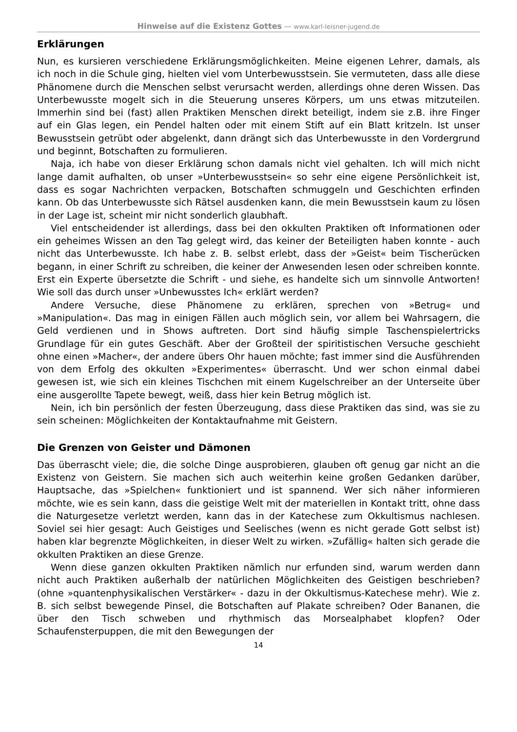Hinweise auf die Existenz Gottes — www.karl-leisner-jugend.de
Erklärungen
Nun, es kursieren verschiedene Erklärungsmöglichkeiten. Meine eigenen Lehrer, damals, als ich noch in die Schule ging, hielten viel vom Unterbewusstsein. Sie vermuteten, dass alle diese Phänomene durch die Menschen selbst verursacht werden, allerdings ohne deren Wissen. Das Unterbewusste mogelt sich in die Steuerung unseres Körpers, um uns etwas mitzuteilen. Immerhin sind bei (fast) allen Praktiken Menschen direkt beteiligt, indem sie z.B. ihre Finger auf ein Glas legen, ein Pendel halten oder mit einem Stift auf ein Blatt kritzeln. Ist unser Bewusstsein getrübt oder abgelenkt, dann drängt sich das Unterbewusste in den Vordergrund und beginnt, Botschaften zu formulieren.
Naja, ich habe von dieser Erklärung schon damals nicht viel gehalten. Ich will mich nicht lange damit aufhalten, ob unser »Unterbewusstsein« so sehr eine eigene Persönlichkeit ist, dass es sogar Nachrichten verpacken, Botschaften schmuggeln und Geschichten erfinden kann. Ob das Unterbewusste sich Rätsel ausdenken kann, die mein Bewusstsein kaum zu lösen in der Lage ist, scheint mir nicht sonderlich glaubhaft.
Viel entscheidender ist allerdings, dass bei den okkulten Praktiken oft Informationen oder ein geheimes Wissen an den Tag gelegt wird, das keiner der Beteiligten haben konnte - auch nicht das Unterbewusste. Ich habe z. B. selbst erlebt, dass der »Geist« beim Tischerücken begann, in einer Schrift zu schreiben, die keiner der Anwesenden lesen oder schreiben konnte. Erst ein Experte übersetzte die Schrift - und siehe, es handelte sich um sinnvolle Antworten! Wie soll das durch unser »Unbewusstes Ich« erklärt werden?
Andere Versuche, diese Phänomene zu erklären, sprechen von »Betrug« und »Manipulation«. Das mag in einigen Fällen auch möglich sein, vor allem bei Wahrsagern, die Geld verdienen und in Shows auftreten. Dort sind häufig simple Taschenspielertricks Grundlage für ein gutes Geschäft. Aber der Großteil der spiritistischen Versuche geschieht ohne einen »Macher«, der andere übers Ohr hauen möchte; fast immer sind die Ausführenden von dem Erfolg des okkulten »Experimentes« überrascht. Und wer schon einmal dabei gewesen ist, wie sich ein kleines Tischchen mit einem Kugelschreiber an der Unterseite über eine ausgerollte Tapete bewegt, weiß, dass hier kein Betrug möglich ist.
Nein, ich bin persönlich der festen Überzeugung, dass diese Praktiken das sind, was sie zu sein scheinen: Möglichkeiten der Kontaktaufnahme mit Geistern.
Die Grenzen von Geister und Dämonen
Das überrascht viele; die, die solche Dinge ausprobieren, glauben oft genug gar nicht an die Existenz von Geistern. Sie machen sich auch weiterhin keine großen Gedanken darüber, Hauptsache, das »Spielchen« funktioniert und ist spannend. Wer sich näher informieren möchte, wie es sein kann, dass die geistige Welt mit der materiellen in Kontakt tritt, ohne dass die Naturgesetze verletzt werden, kann das in der Katechese zum Okkultismus nachlesen. Soviel sei hier gesagt: Auch Geistiges und Seelisches (wenn es nicht gerade Gott selbst ist) haben klar begrenzte Möglichkeiten, in dieser Welt zu wirken. »Zufällig« halten sich gerade die okkulten Praktiken an diese Grenze.
Wenn diese ganzen okkulten Praktiken nämlich nur erfunden sind, warum werden dann nicht auch Praktiken außerhalb der natürlichen Möglichkeiten des Geistigen beschrieben? (ohne »quantenphysikalischen Verstärker« - dazu in der Okkultismus-Katechese mehr). Wie z. B. sich selbst bewegende Pinsel, die Botschaften auf Plakate schreiben? Oder Bananen, die über den Tisch schweben und rhythmisch das Morsealphabet klopfen? Oder Schaufensterpuppen, die mit den Bewegungen der
14